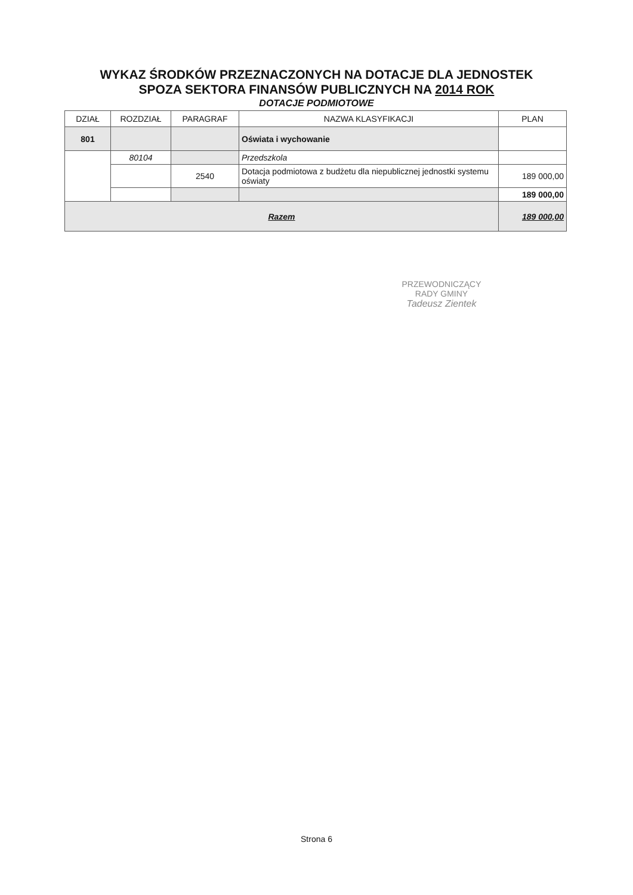WYKAZ ŚRODKÓW PRZEZNACZONYCH NA DOTACJE DLA JEDNOSTEK
SPOZA SEKTORA FINANSÓW PUBLICZNYCH NA 2014 ROK
DOTACJE PODMIOTOWE
| DZIAŁ | ROZDZIAŁ | PARAGRAF | NAZWA KLASYFIKACJI | PLAN |
| --- | --- | --- | --- | --- |
| 801 | | | Oświata i wychowanie | |
| | 80104 | | Przedszkola | |
| | | 2540 | Dotacja podmiotowa z budżetu dla niepublicznej jednostki systemu oświaty | 189 000,00 |
| | | | | 189 000,00 |
| Razem | | | | 189 000,00 |
PRZEWODNICZĄCY
RADY GMINY
Tadeusz Zientek
Strona 6